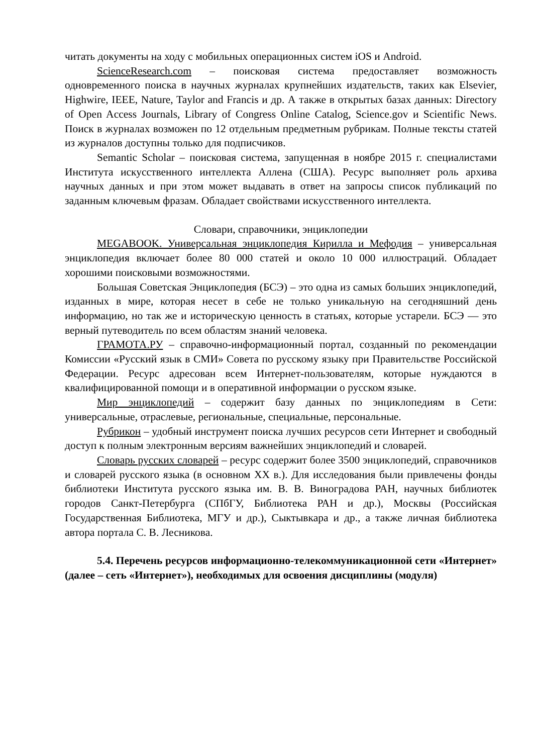читать документы на ходу с мобильных операционных систем iOS и Android.
ScienceResearch.com – поисковая система предоставляет возможность одновременного поиска в научных журналах крупнейших издательств, таких как Elsevier, Highwire, IEEE, Nature, Taylor and Francis и др. А также в открытых базах данных: Directory of Open Access Journals, Library of Congress Online Catalog, Science.gov и Scientific News. Поиск в журналах возможен по 12 отдельным предметным рубрикам. Полные тексты статей из журналов доступны только для подписчиков.
Semantic Scholar – поисковая система, запущенная в ноябре 2015 г. специалистами Института искусственного интеллекта Аллена (США). Ресурс выполняет роль архива научных данных и при этом может выдавать в ответ на запросы список публикаций по заданным ключевым фразам. Обладает свойствами искусственного интеллекта.
Словари, справочники, энциклопедии
MEGABOOK. Универсальная энциклопедия Кирилла и Мефодия – универсальная энциклопедия включает более 80 000 статей и около 10 000 иллюстраций. Обладает хорошими поисковыми возможностями.
Большая Советская Энциклопедия (БСЭ) – это одна из самых больших энциклопедий, изданных в мире, которая несет в себе не только уникальную на сегодняшний день информацию, но так же и историческую ценность в статьях, которые устарели. БСЭ — это верный путеводитель по всем областям знаний человека.
ГРАМОТА.РУ – справочно-информационный портал, созданный по рекомендации Комиссии «Русский язык в СМИ» Совета по русскому языку при Правительстве Российской Федерации. Ресурс адресован всем Интернет-пользователям, которые нуждаются в квалифицированной помощи и в оперативной информации о русском языке.
Мир энциклопедий – содержит базу данных по энциклопедиям в Сети: универсальные, отраслевые, региональные, специальные, персональные.
Рубрикон – удобный инструмент поиска лучших ресурсов сети Интернет и свободный доступ к полным электронным версиям важнейших энциклопедий и словарей.
Словарь русских словарей – ресурс содержит более 3500 энциклопедий, справочников и словарей русского языка (в основном XX в.). Для исследования были привлечены фонды библиотеки Института русского языка им. В. В. Виноградова РАН, научных библиотек городов Санкт-Петербурга (СПбГУ, Библиотека РАН и др.), Москвы (Российская Государственная Библиотека, МГУ и др.), Сыктывкара и др., а также личная библиотека автора портала С. В. Лесникова.
5.4. Перечень ресурсов информационно-телекоммуникационной сети «Интернет» (далее – сеть «Интернет»), необходимых для освоения дисциплины (модуля)